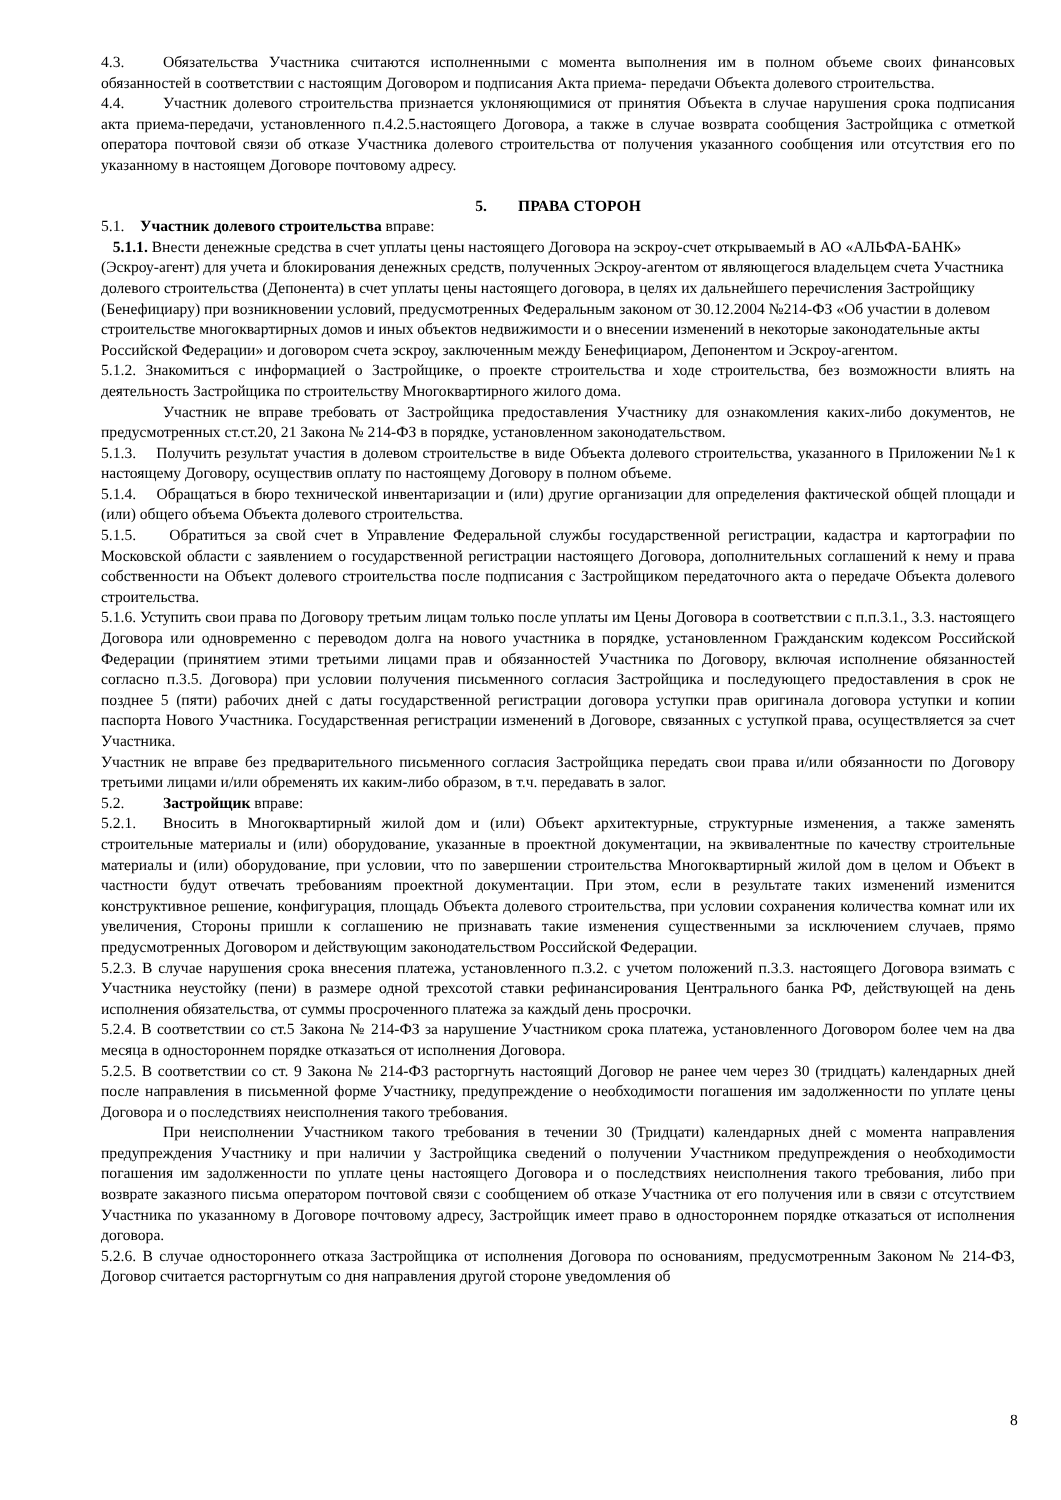4.3. Обязательства Участника считаются исполненными с момента выполнения им в полном объеме своих финансовых обязанностей в соответствии с настоящим Договором и подписания Акта приема- передачи Объекта долевого строительства.
4.4. Участник долевого строительства признается уклоняющимися от принятия Объекта в случае нарушения срока подписания акта приема-передачи, установленного п.4.2.5.настоящего Договора, а также в случае возврата сообщения Застройщика с отметкой оператора почтовой связи об отказе Участника долевого строительства от получения указанного сообщения или отсутствия его по указанному в настоящем Договоре почтовому адресу.
5. ПРАВА СТОРОН
5.1. Участник долевого строительства вправе:
5.1.1. Внести денежные средства в счет уплаты цены настоящего Договора на эскроу-счет открываемый в АО «АЛЬФА-БАНК» (Эскроу-агент) для учета и блокирования денежных средств, полученных Эскроу-агентом от являющегося владельцем счета Участника долевого строительства (Депонента) в счет уплаты цены настоящего договора, в целях их дальнейшего перечисления Застройщику (Бенефициару) при возникновении условий, предусмотренных Федеральным законом от 30.12.2004 №214-ФЗ «Об участии в долевом строительстве многоквартирных домов и иных объектов недвижимости и о внесении изменений в некоторые законодательные акты Российской Федерации» и договором счета эскроу, заключенным между Бенефициаром, Депонентом и Эскроу-агентом.
5.1.2. Знакомиться с информацией о Застройщике, о проекте строительства и ходе строительства, без возможности влиять на деятельность Застройщика по строительству Многоквартирного жилого дома.
Участник не вправе требовать от Застройщика предоставления Участнику для ознакомления каких-либо документов, не предусмотренных ст.ст.20, 21 Закона № 214-ФЗ в порядке, установленном законодательством.
5.1.3. Получить результат участия в долевом строительстве в виде Объекта долевого строительства, указанного в Приложении №1 к настоящему Договору, осуществив оплату по настоящему Договору в полном объеме.
5.1.4. Обращаться в бюро технической инвентаризации и (или) другие организации для определения фактической общей площади и (или) общего объема Объекта долевого строительства.
5.1.5. Обратиться за свой счет в Управление Федеральной службы государственной регистрации, кадастра и картографии по Московской области с заявлением о государственной регистрации настоящего Договора, дополнительных соглашений к нему и права собственности на Объект долевого строительства после подписания с Застройщиком передаточного акта о передаче Объекта долевого строительства.
5.1.6. Уступить свои права по Договору третьим лицам только после уплаты им Цены Договора в соответствии с п.п.3.1., 3.3. настоящего Договора или одновременно с переводом долга на нового участника в порядке, установленном Гражданским кодексом Российской Федерации (принятием этими третьими лицами прав и обязанностей Участника по Договору, включая исполнение обязанностей согласно п.3.5. Договора) при условии получения письменного согласия Застройщика и последующего предоставления в срок не позднее 5 (пяти) рабочих дней с даты государственной регистрации договора уступки прав оригинала договора уступки и копии паспорта Нового Участника. Государственная регистрации изменений в Договоре, связанных с уступкой права, осуществляется за счет Участника.
Участник не вправе без предварительного письменного согласия Застройщика передать свои права и/или обязанности по Договору третьими лицами и/или обременять их каким-либо образом, в т.ч. передавать в залог.
5.2. Застройщик вправе:
5.2.1. Вносить в Многоквартирный жилой дом и (или) Объект архитектурные, структурные изменения, а также заменять строительные материалы и (или) оборудование, указанные в проектной документации, на эквивалентные по качеству строительные материалы и (или) оборудование, при условии, что по завершении строительства Многоквартирный жилой дом в целом и Объект в частности будут отвечать требованиям проектной документации. При этом, если в результате таких изменений изменится конструктивное решение, конфигурация, площадь Объекта долевого строительства, при условии сохранения количества комнат или их увеличения, Стороны пришли к соглашению не признавать такие изменения существенными за исключением случаев, прямо предусмотренных Договором и действующим законодательством Российской Федерации.
5.2.3. В случае нарушения срока внесения платежа, установленного п.3.2. с учетом положений п.3.3. настоящего Договора взимать с Участника неустойку (пени) в размере одной трехсотой ставки рефинансирования Центрального банка РФ, действующей на день исполнения обязательства, от суммы просроченного платежа за каждый день просрочки.
5.2.4. В соответствии со ст.5 Закона № 214-ФЗ за нарушение Участником срока платежа, установленного Договором более чем на два месяца в одностороннем порядке отказаться от исполнения Договора.
5.2.5. В соответствии со ст. 9 Закона № 214-ФЗ расторгнуть настоящий Договор не ранее чем через 30 (тридцать) календарных дней после направления в письменной форме Участнику, предупреждение о необходимости погашения им задолженности по уплате цены Договора и о последствиях неисполнения такого требования.
При неисполнении Участником такого требования в течении 30 (Тридцати) календарных дней с момента направления предупреждения Участнику и при наличии у Застройщика сведений о получении Участником предупреждения о необходимости погашения им задолженности по уплате цены настоящего Договора и о последствиях неисполнения такого требования, либо при возврате заказного письма оператором почтовой связи с сообщением об отказе Участника от его получения или в связи с отсутствием Участника по указанному в Договоре почтовому адресу, Застройщик имеет право в одностороннем порядке отказаться от исполнения договора.
5.2.6. В случае одностороннего отказа Застройщика от исполнения Договора по основаниям, предусмотренным Законом № 214-ФЗ, Договор считается расторгнутым со дня направления другой стороне уведомления об
8